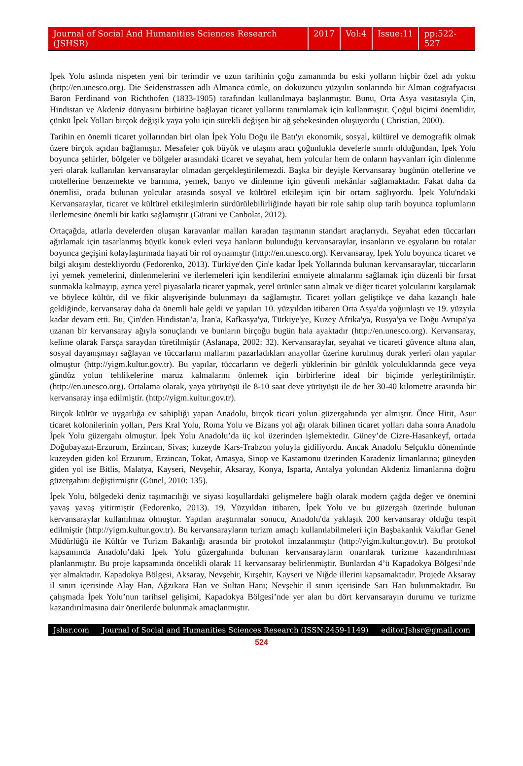Journal of Social And Humanities Sciences Research (JSHSR) 2017 Vol:4 Issue:11 pp:522-527
İpek Yolu aslında nispeten yeni bir terimdir ve uzun tarihinin çoğu zamanında bu eski yolların hiçbir özel adı yoktu (http://en.unesco.org). Die Seidenstrassen adlı Almanca cümle, on dokuzuncu yüzyılın sonlarında bir Alman coğrafyacısı Baron Ferdinand von Richthofen (1833-1905) tarafından kullanılmaya başlanmıştır. Bunu, Orta Asya vasıtasıyla Çin, Hindistan ve Akdeniz dünyasını birbirine bağlayan ticaret yollarını tanımlamak için kullanmıştır. Çoğul biçimi önemlidir, çünkü İpek Yolları birçok değişik yaya yolu için sürekli değişen bir ağ şebekesinden oluşuyordu ( Christian, 2000).
Tarihin en önemli ticaret yollarından biri olan İpek Yolu Doğu ile Batı'yı ekonomik, sosyal, kültürel ve demografik olmak üzere birçok açıdan bağlamıştır. Mesafeler çok büyük ve ulaşım aracı çoğunlukla develerle sınırlı olduğundan, İpek Yolu boyunca şehirler, bölgeler ve bölgeler arasındaki ticaret ve seyahat, hem yolcular hem de onların hayvanları için dinlenme yeri olarak kullanılan kervansaraylar olmadan gerçekleştirilemezdi. Başka bir deyişle Kervansaray bugünün otellerine ve motellerine benzemekte ve barınma, yemek, banyo ve dinlenme için güvenli mekânlar sağlamaktadır. Fakat daha da önemlisi, orada bulunan yolcular arasında sosyal ve kültürel etkileşim için bir ortam sağlıyordu. İpek Yolu'ndaki Kervansaraylar, ticaret ve kültürel etkileşimlerin sürdürülebilirliğinde hayati bir role sahip olup tarih boyunca toplumların ilerlemesine önemli bir katkı sağlamıştır (Gürani ve Canbolat, 2012).
Ortaçağda, atlarla develerden oluşan karavanlar malları karadan taşımanın standart araçlarıydı. Seyahat eden tüccarları ağırlamak için tasarlanmış büyük konuk evleri veya hanların bulunduğu kervansaraylar, insanların ve eşyaların bu rotalar boyunca geçişini kolaylaştırmada hayati bir rol oynamıştır (http://en.unesco.org). Kervansaray, İpek Yolu boyunca ticaret ve bilgi akışını destekliyordu (Fedorenko, 2013). Türkiye'den Çin'e kadar İpek Yollarında bulunan kervansaraylar, tüccarların iyi yemek yemelerini, dinlenmelerini ve ilerlemeleri için kendilerini emniyete almalarını sağlamak için düzenli bir fırsat sunmakla kalmayıp, ayrıca yerel piyasalarla ticaret yapmak, yerel ürünler satın almak ve diğer ticaret yolcularını karşılamak ve böylece kültür, dil ve fikir alışverişinde bulunmayı da sağlamıştır. Ticaret yolları geliştikçe ve daha kazançlı hale geldiğinde, kervansaray daha da önemli hale geldi ve yapıları 10. yüzyıldan itibaren Orta Asya'da yoğunlaştı ve 19. yüzyıla kadar devam etti. Bu, Çin'den Hindistan’a, İran'a, Kafkasya'ya, Türkiye'ye, Kuzey Afrika'ya, Rusya'ya ve Doğu Avrupa'ya uzanan bir kervansaray ağıyla sonuçlandı ve bunların birçoğu bugün hala ayaktadır (http://en.unesco.org). Kervansaray, kelime olarak Farsça saraydan türetilmiştir (Aslanapa, 2002: 32). Kervansaraylar, seyahat ve ticareti güvence altına alan, sosyal dayanışmayı sağlayan ve tüccarların mallarını pazarladıkları anayollar üzerine kurulmuş durak yerleri olan yapılar olmuştur (http://yigm.kultur.gov.tr). Bu yapılar, tüccarların ve değerli yüklerinin bir günlük yolculuklarında gece veya gündüz yolun tehlikelerine maruz kalmalarını önlemek için birbirlerine ideal bir biçimde yerleştirilmiştir. (http://en.unesco.org). Ortalama olarak, yaya yürüyüşü ile 8-10 saat deve yürüyüşü ile de her 30-40 kilometre arasında bir kervansaray inşa edilmiştir. (http://yigm.kultur.gov.tr).
Birçok kültür ve uygarlığa ev sahipliği yapan Anadolu, birçok ticari yolun güzergahında yer almıştır. Önce Hitit, Asur ticaret kolonilerinin yolları, Pers Kral Yolu, Roma Yolu ve Bizans yol ağı olarak bilinen ticaret yolları daha sonra Anadolu İpek Yolu güzergahı olmuştur. İpek Yolu Anadolu’da üç kol üzerinden işlemektedir. Güney’de Cizre-Hasankeyf, ortada Doğubayazıt-Erzurum, Erzincan, Sivas; kuzeyde Kars-Trabzon yoluyla gidiliyordu. Ancak Anadolu Selçuklu döneminde kuzeyden giden kol Erzurum, Erzincan, Tokat, Amasya, Sinop ve Kastamonu üzerinden Karadeniz limanlarına; güneyden giden yol ise Bitlis, Malatya, Kayseri, Nevşehir, Aksaray, Konya, Isparta, Antalya yolundan Akdeniz limanlarına doğru güzergahını değiştirmiştir (Günel, 2010: 135).
İpek Yolu, bölgedeki deniz taşımacılığı ve siyasi koşullardaki gelişmelere bağlı olarak modern çağda değer ve önemini yavaş yavaş yitirmiştir (Fedorenko, 2013). 19. Yüzyıldan itibaren, İpek Yolu ve bu güzergah üzerinde bulunan kervansaraylar kullanılmaz olmuştur. Yapılan araştırmalar sonucu, Anadolu'da yaklaşık 200 kervansaray olduğu tespit edilmiştir (http://yigm.kultur.gov.tr). Bu kervansarayların turizm amaçlı kullanılabilmeleri için Başbakanlık Vakıflar Genel Müdürlüğü ile Kültür ve Turizm Bakanlığı arasında bir protokol imzalanmıştır (http://yigm.kultur.gov.tr). Bu protokol kapsamında Anadolu’daki İpek Yolu güzergahında bulunan kervansarayların onarılarak turizme kazandırılması planlanmıştır. Bu proje kapsamında öncelikli olarak 11 kervansaray belirlenmiştir. Bunlardan 4’ü Kapadokya Bölgesi’nde yer almaktadır. Kapadokya Bölgesi, Aksaray, Nevşehir, Kırşehir, Kayseri ve Niğde illerini kapsamaktadır. Projede Aksaray il sınırı içerisinde Alay Han, Ağzıkara Han ve Sultan Hanı; Nevşehir il sınırı içerisinde Sarı Han bulunmaktadır. Bu çalışmada İpek Yolu’nun tarihsel gelişimi, Kapadokya Bölgesi’nde yer alan bu dört kervansarayın durumu ve turizme kazandırılmasına dair önerilerde bulunmak amaçlanmıştır.
Jshsr.com Journal of Social and Humanities Sciences Research (ISSN:2459-1149) editor.Jshsr@gmail.com
524